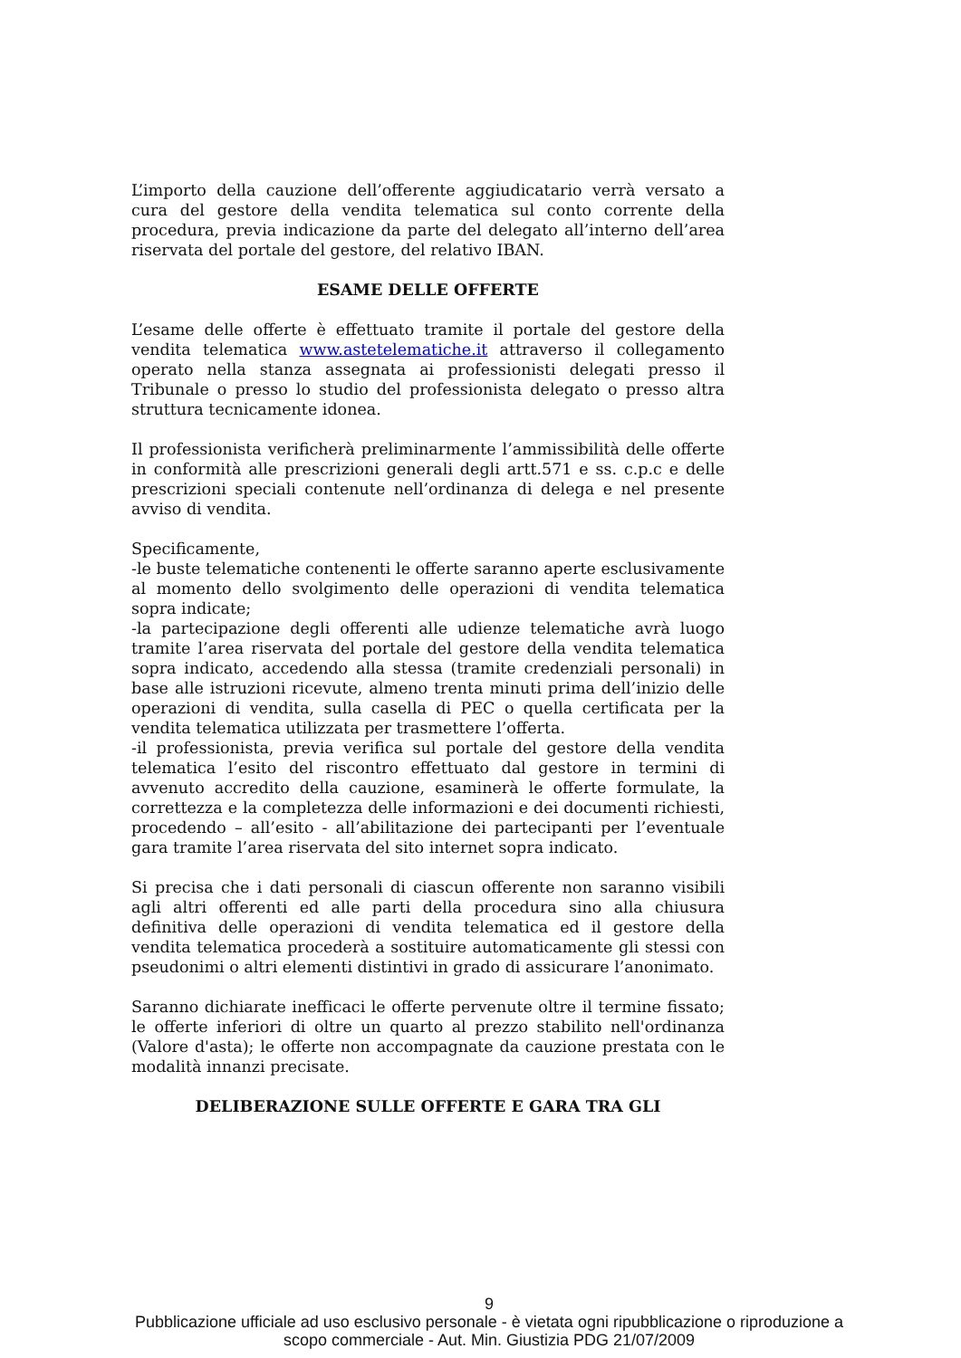L’importo della cauzione dell’offerente aggiudicatario verrà versato a cura del gestore della vendita telematica sul conto corrente della procedura, previa indicazione da parte del delegato all’interno dell’area riservata del portale del gestore, del relativo IBAN.
ESAME DELLE OFFERTE
L’esame delle offerte è effettuato tramite il portale del gestore della vendita telematica www.astetelematiche.it attraverso il collegamento operato nella stanza assegnata ai professionisti delegati presso il Tribunale o presso lo studio del professionista delegato o presso altra struttura tecnicamente idonea.
Il professionista verificherà preliminarmente l’ammissibilità delle offerte in conformità alle prescrizioni generali degli artt.571 e ss. c.p.c e delle prescrizioni speciali contenute nell’ordinanza di delega e nel presente avviso di vendita.
Specificamente,
-le buste telematiche contenenti le offerte saranno aperte esclusivamente al momento dello svolgimento delle operazioni di vendita telematica sopra indicate;
-la partecipazione degli offerenti alle udienze telematiche avrà luogo tramite l’area riservata del portale del gestore della vendita telematica sopra indicato, accedendo alla stessa (tramite credenziali personali) in base alle istruzioni ricevute, almeno trenta minuti prima dell’inizio delle operazioni di vendita, sulla casella di PEC o quella certificata per la vendita telematica utilizzata per trasmettere l’offerta.
-il professionista, previa verifica sul portale del gestore della vendita telematica l’esito del riscontro effettuato dal gestore in termini di avvenuto accredito della cauzione, esaminerà le offerte formulate, la correttezza e la completezza delle informazioni e dei documenti richiesti, procedendo – all’esito - all’abilitazione dei partecipanti per l’eventuale gara tramite l’area riservata del sito internet sopra indicato.
Si precisa che i dati personali di ciascun offerente non saranno visibili agli altri offerenti ed alle parti della procedura sino alla chiusura definitiva delle operazioni di vendita telematica ed il gestore della vendita telematica procederà a sostituire automaticamente gli stessi con pseudonimi o altri elementi distintivi in grado di assicurare l’anonimato.
Saranno dichiarate inefficaci le offerte pervenute oltre il termine fissato; le offerte inferiori di oltre un quarto al prezzo stabilito nell'ordinanza (Valore d'asta); le offerte non accompagnate da cauzione prestata con le modalità innanzi precisate.
DELIBERAZIONE SULLE OFFERTE E GARA TRA GLI
9
Pubblicazione ufficiale ad uso esclusivo personale - è vietata ogni ripubblicazione o riproduzione a scopo commerciale - Aut. Min. Giustizia PDG 21/07/2009